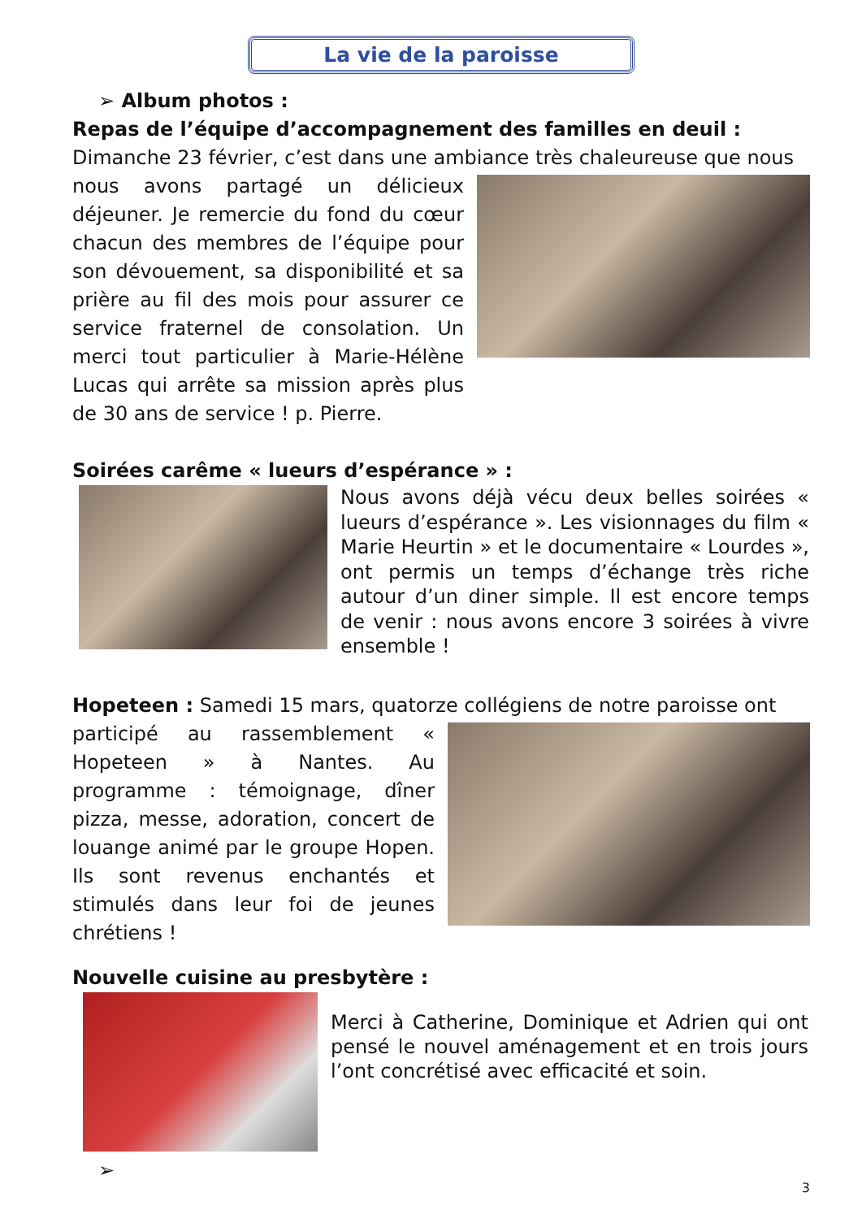La vie de la paroisse
➢ Album photos :
Repas de l’équipe d’accompagnement des familles en deuil :
Dimanche 23 février, c’est dans une ambiance très chaleureuse que nous
nous avons partagé un délicieux déjeuner. Je remercie du fond du cœur chacun des membres de l’équipe pour son dévouement, sa disponibilité et sa prière au fil des mois pour assurer ce service fraternel de consolation. Un merci tout particulier à Marie-Hélène Lucas qui arrête sa mission après plus de 30 ans de service ! p. Pierre.
Soirées carême « lueurs d’espérance » :
Nous avons déjà vécu deux belles soirées « lueurs d’espérance ». Les visionnages du film « Marie Heurtin » et le documentaire « Lourdes », ont permis un temps d’échange très riche autour d’un diner simple. Il est encore temps de venir : nous avons encore 3 soirées à vivre ensemble !
Hopeteen : Samedi 15 mars, quatorze collégiens de notre paroisse ont
participé au rassemblement « Hopeteen » à Nantes. Au programme : témoignage, dîner pizza, messe, adoration, concert de louange animé par le groupe Hopen. Ils sont revenus enchantés et stimulés dans leur foi de jeunes chrétiens !
Nouvelle cuisine au presbytère :
Merci à Catherine, Dominique et Adrien qui ont pensé le nouvel aménagement et en trois jours l’ont concrétisé avec efficacité et soin.
➢
3